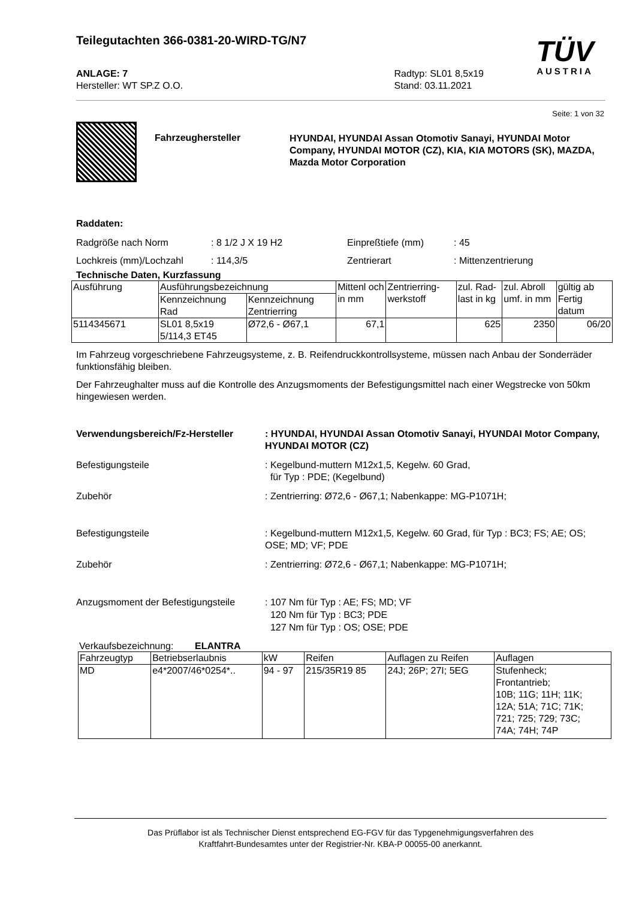Teilegutachten 366-0381-20-WIRD-TG/N7
TÜV
AUSTRIA
ANLAGE: 7
Hersteller: WT SP.Z O.O.
Radtyp: SL01 8,5x19
Stand: 03.11.2021
Seite: 1 von 32
Fahrzeughersteller
HYUNDAI, HYUNDAI Assan Otomotiv Sanayi, HYUNDAI Motor Company, HYUNDAI MOTOR (CZ), KIA, KIA MOTORS (SK), MAZDA, Mazda Motor Corporation
Raddaten:
Radgröße nach Norm: 8 1/2 J X 19 H2 Einpreßtiefe (mm): 45
Lochkreis (mm)/Lochzahl: 114,3/5 Zentrierart: Mittenzentrierung
Technische Daten, Kurzfassung
| Ausführung | Ausführungsbezeichnung | | Mittenl och in mm | Zentrierring-werkstoff | zul. Rad-last in kg | zul. Abroll umf. in mm | gültig ab Fertig datum |
| --- | --- | --- | --- | --- | --- | --- | --- |
| | Kennzeichnung Rad | Kennzeichnung Zentrierring | | | | | |
| 5114345671 | SL01 8,5x19 5/114,3 ET45 | Ø72,6 - Ø67,1 | 67,1 | | 625 | 2350 | 06/20 |
Im Fahrzeug vorgeschriebene Fahrzeugsysteme, z. B. Reifendruckkontrollsysteme, müssen nach Anbau der Sonderräder funktionsfähig bleiben.
Der Fahrzeughalter muss auf die Kontrolle des Anzugsmoments der Befestigungsmittel nach einer Wegstrecke von 50km hingewiesen werden.
Verwendungsbereich/Fz-Hersteller : HYUNDAI, HYUNDAI Assan Otomotiv Sanayi, HYUNDAI Motor Company, HYUNDAI MOTOR (CZ)
Befestigungsteile : Kegelbund-muttern M12x1,5, Kegelw. 60 Grad,
für Typ : PDE; (Kegelbund)
Zubehör : Zentrierring: Ø72,6 - Ø67,1; Nabenkappe: MG-P1071H;
Befestigungsteile : Kegelbund-muttern M12x1,5, Kegelw. 60 Grad, für Typ : BC3; FS; AE; OS; OSE; MD; VF; PDE
Zubehör : Zentrierring: Ø72,6 - Ø67,1; Nabenkappe: MG-P1071H;
Anzugsmoment der Befestigungsteile
: 107 Nm für Typ : AE; FS; MD; VF
120 Nm für Typ : BC3; PDE
127 Nm für Typ : OS; OSE; PDE
Verkaufsbezeichnung: ELANTRA
| Fahrzeugtyp | Betriebserlaubnis | kW | Reifen | Auflagen zu Reifen | Auflagen |
| --- | --- | --- | --- | --- | --- |
| MD | e4*2007/46*0254*.. | 94 - 97 | 215/35R19 85 | 24J; 26P; 27I; 5EG | Stufenheck; Frontantrieb; 10B; 11G; 11H; 11K; 12A; 51A; 71C; 71K; 721; 725; 729; 73C; 74A; 74H; 74P |
Das Prüflabor ist als Technischer Dienst entsprechend EG-FGV für das Typgenehmigungsverfahren des
Kraftfahrt-Bundesamtes unter der Registrier-Nr. KBA-P 00055-00 anerkannt.